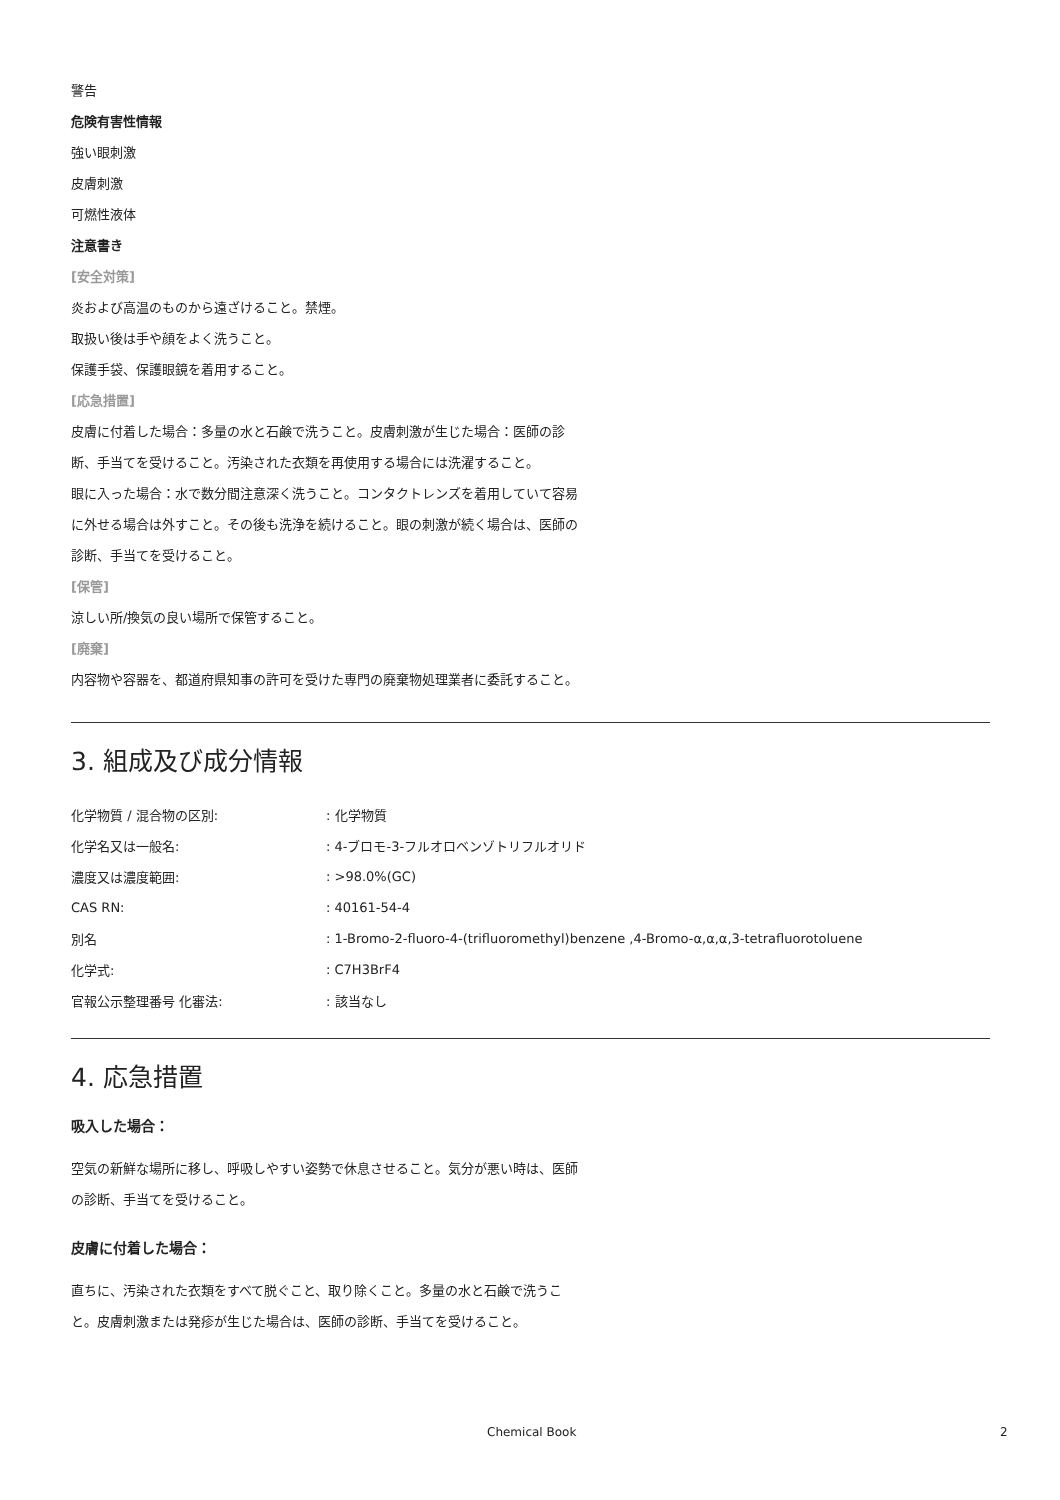警告
危険有害性情報
強い眼刺激
皮膚刺激
可燃性液体
注意書き
[安全対策]
炎および高温のものから遠ざけること。禁煙。
取扱い後は手や顔をよく洗うこと。
保護手袋、保護眼鏡を着用すること。
[応急措置]
皮膚に付着した場合：多量の水と石鹸で洗うこと。皮膚刺激が生じた場合：医師の診断、手当てを受けること。汚染された衣類を再使用する場合には洗濯すること。
眼に入った場合：水で数分間注意深く洗うこと。コンタクトレンズを着用していて容易に外せる場合は外すこと。その後も洗浄を続けること。眼の刺激が続く場合は、医師の診断、手当てを受けること。
[保管]
涼しい所/換気の良い場所で保管すること。
[廃棄]
内容物や容器を、都道府県知事の許可を受けた専門の廃棄物処理業者に委託すること。
3. 組成及び成分情報
| 化学物質 / 混合物の区別: | : 化学物質 |
| 化学名又は一般名: | : 4-ブロモ-3-フルオロベンゾトリフルオリド |
| 濃度又は濃度範囲: | : >98.0%(GC) |
| CAS RN: | : 40161-54-4 |
| 別名 | : 1-Bromo-2-fluoro-4-(trifluoromethyl)benzene ,4-Bromo-α,α,α,3-tetrafluorotoluene |
| 化学式: | : C7H3BrF4 |
| 官報公示整理番号 化審法: | : 該当なし |
4. 応急措置
吸入した場合：
空気の新鮮な場所に移し、呼吸しやすい姿勢で休息させること。気分が悪い時は、医師の診断、手当てを受けること。
皮膚に付着した場合：
直ちに、汚染された衣類をすべて脱ぐこと、取り除くこと。多量の水と石鹸で洗うこと。皮膚刺激または発疹が生じた場合は、医師の診断、手当てを受けること。
Chemical Book 2